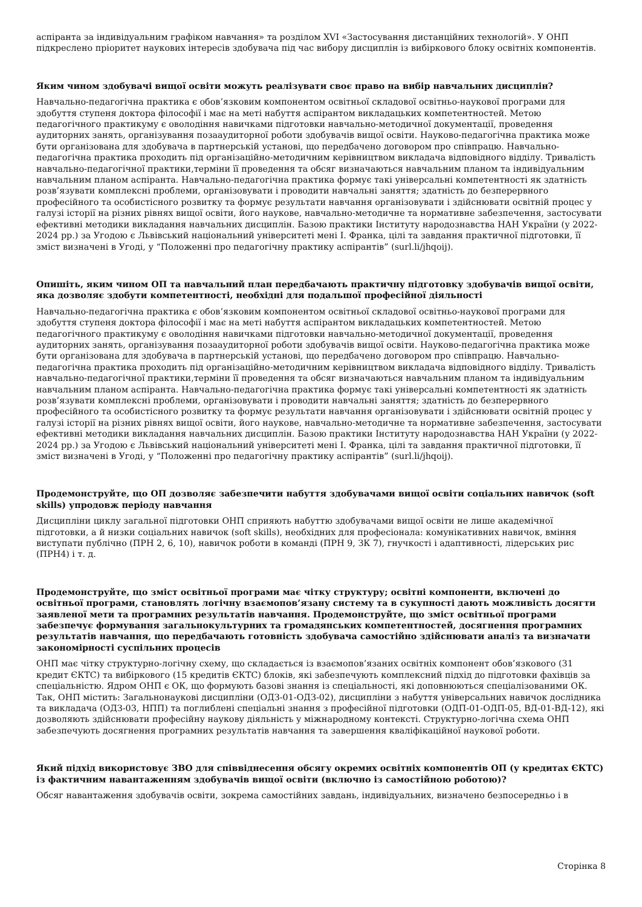аспіранта за індивідуальним графіком навчання» та розділом XVI «Застосування дистанційних технологій». У ОНП підкреслено пріоритет наукових інтересів здобувача під час вибору дисциплін із вибіркового блоку освітніх компонентів.
Яким чином здобувачі вищої освіти можуть реалізувати своє право на вибір навчальних дисциплін?
Навчально-педагогічна практика є обов’язковим компонентом освітньої складової освітньо-наукової програми для здобуття ступеня доктора філософії і має на меті набуття аспірантом викладацьких компетентностей. Метою педагогічного практикуму є оволодіння навичками підготовки навчально-методичної документації, проведення аудиторних занять, організування позааудиторної роботи здобувачів вищої освіти. Науково-педагогічна практика може бути організована для здобувача в партнерській установі, що передбачено договором про співпрацю. Навчально-педагогічна практика проходить під організаційно-методичним керівництвом викладача відповідного відділу. Тривалість навчально-педагогічної практики,терміни її проведення та обсяг визначаються навчальним планом та індивідуальним навчальним планом аспіранта. Навчально-педагогічна практика формує такі універсальні компетентності як здатність розв’язувати комплексні проблеми, організовувати і проводити навчальні заняття; здатність до безперервного професійного та особистісного розвитку та формує результати навчання організовувати і здійснювати освітній процес у галузі історії на різних рівнях вищої освіти, його наукове, навчально-методичне та нормативне забезпечення, застосувати ефективні методики викладання навчальних дисциплін. Базою практики Інституту народознавства НАН України (у 2022-2024 рр.) за Угодою є Львівський національний університеті мені І. Франка, цілі та завдання практичної підготовки, її зміст визначені в Угоді, у “Положенні про педагогічну практику аспірантів” (surl.li/jhqoij).
Опишіть, яким чином ОП та навчальний план передбачають практичну підготовку здобувачів вищої освіти, яка дозволяє здобути компетентності, необхідні для подальшої професійної діяльності
Навчально-педагогічна практика є обов’язковим компонентом освітньої складової освітньо-наукової програми для здобуття ступеня доктора філософії і має на меті набуття аспірантом викладацьких компетентностей. Метою педагогічного практикуму є оволодіння навичками підготовки навчально-методичної документації, проведення аудиторних занять, організування позааудиторної роботи здобувачів вищої освіти. Науково-педагогічна практика може бути організована для здобувача в партнерській установі, що передбачено договором про співпрацю. Навчально-педагогічна практика проходить під організаційно-методичним керівництвом викладача відповідного відділу. Тривалість навчально-педагогічної практики,терміни її проведення та обсяг визначаються навчальним планом та індивідуальним навчальним планом аспіранта. Навчально-педагогічна практика формує такі універсальні компетентності як здатність розв’язувати комплексні проблеми, організовувати і проводити навчальні заняття; здатність до безперервного професійного та особистісного розвитку та формує результати навчання організовувати і здійснювати освітній процес у галузі історії на різних рівнях вищої освіти, його наукове, навчально-методичне та нормативне забезпечення, застосувати ефективні методики викладання навчальних дисциплін. Базою практики Інституту народознавства НАН України (у 2022-2024 рр.) за Угодою є Львівський національний університеті мені І. Франка, цілі та завдання практичної підготовки, її зміст визначені в Угоді, у “Положенні про педагогічну практику аспірантів” (surl.li/jhqoij).
Продемонструйте, що ОП дозволяє забезпечити набуття здобувачами вищої освіти соціальних навичок (soft skills) упродовж періоду навчання
Дисципліни циклу загальної підготовки ОНП сприяють набуттю здобувачами вищої освіти не лише академічної підготовки, а й низки соціальних навичок (soft skills), необхідних для професіонала: комунікативних навичок, вміння виступати публічно (ПРН 2, 6, 10), навичок роботи в команді (ПРН 9, ЗК 7), гнучкості і адаптивності, лідерських рис (ПРН4) і т. д.
Продемонструйте, що зміст освітньої програми має чітку структуру; освітні компоненти, включені до освітньої програми, становлять логічну взаємопов’язану систему та в сукупності дають можливість досягти заявленої мети та програмних результатів навчання. Продемонструйте, що зміст освітньої програми забезпечує формування загальнокультурних та громадянських компетентностей, досягнення програмних результатів навчання, що передбачають готовність здобувача самостійно здійснювати аналіз та визначати закономірності суспільних процесів
ОНП має чітку структурно-логічну схему, що складається із взаємопов’язаних освітніх компонент обов’язкового (31 кредит ЄКТС) та вибіркового (15 кредитів ЄКТС) блоків, які забезпечують комплексний підхід до підготовки фахівців за спеціальністю. Ядром ОНП є ОК, що формують базові знання із спеціальності, які доповнюються спеціалізованими ОК. Так, ОНП містить: Загальнонаукові дисципліни (ОДЗ-01-ОДЗ-02), дисципліни з набуття універсальних навичок дослідника та викладача (ОДЗ-03, НПП) та поглиблені спеціальні знання з професійної підготовки (ОДП-01-ОДП-05, ВД-01-ВД-12), які дозволяють здійснювати професійну наукову діяльність у міжнародному контексті. Структурно-логічна схема ОНП забезпечують досягнення програмних результатів навчання та завершення кваліфікаційної наукової роботи.
Який підхід використовує ЗВО для співвіднесення обсягу окремих освітніх компонентів ОП (у кредитах ЄКТС) із фактичним навантаженням здобувачів вищої освіти (включно із самостійною роботою)?
Обсяг навантаження здобувачів освіти, зокрема самостійних завдань, індивідуальних, визначено безпосередньо і в
Сторінка 8